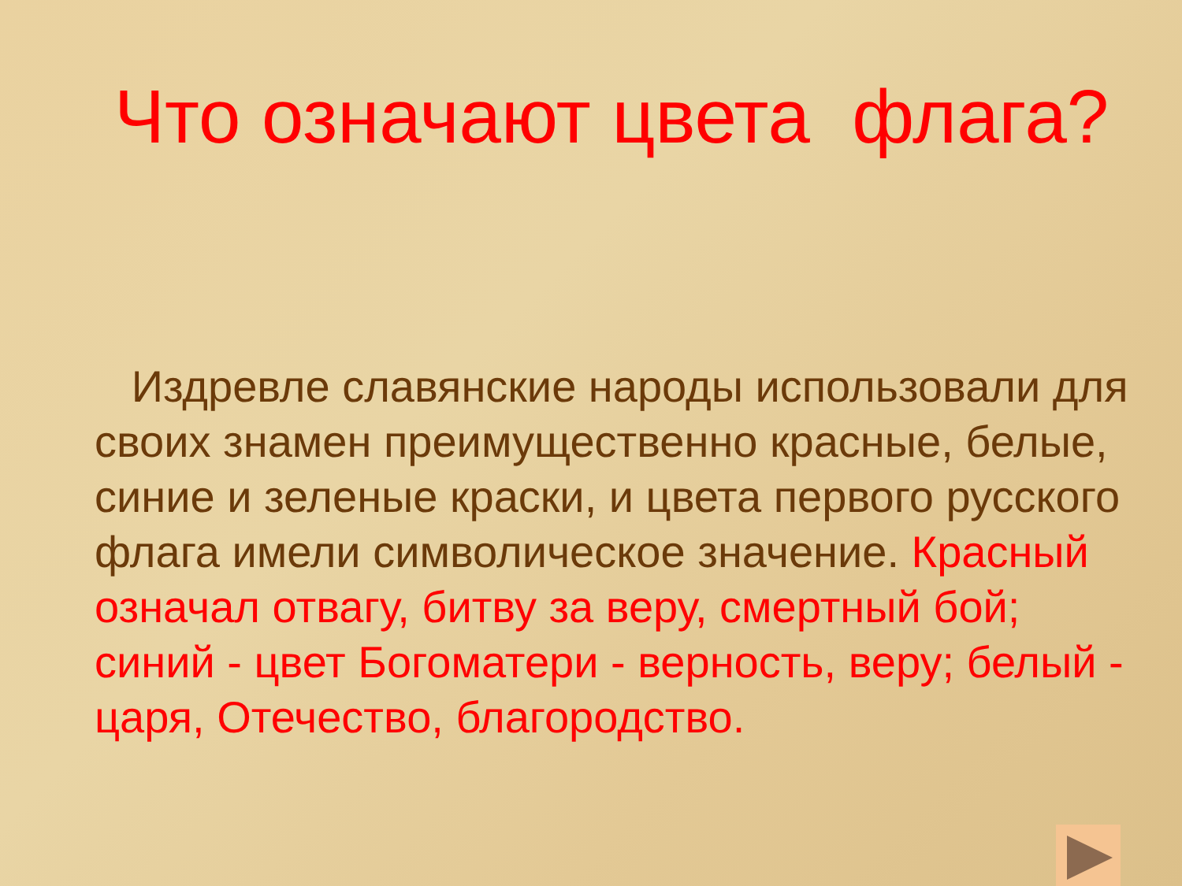Что означают цвета флага?
Издревле славянские народы использовали для своих знамен преимущественно красные, белые, синие и зеленые краски, и цвета первого русского флага имели символическое значение. Красный означал отвагу, битву за веру, смертный бой; синий - цвет Богоматери - верность, веру; белый - царя, Отечество, благородство.